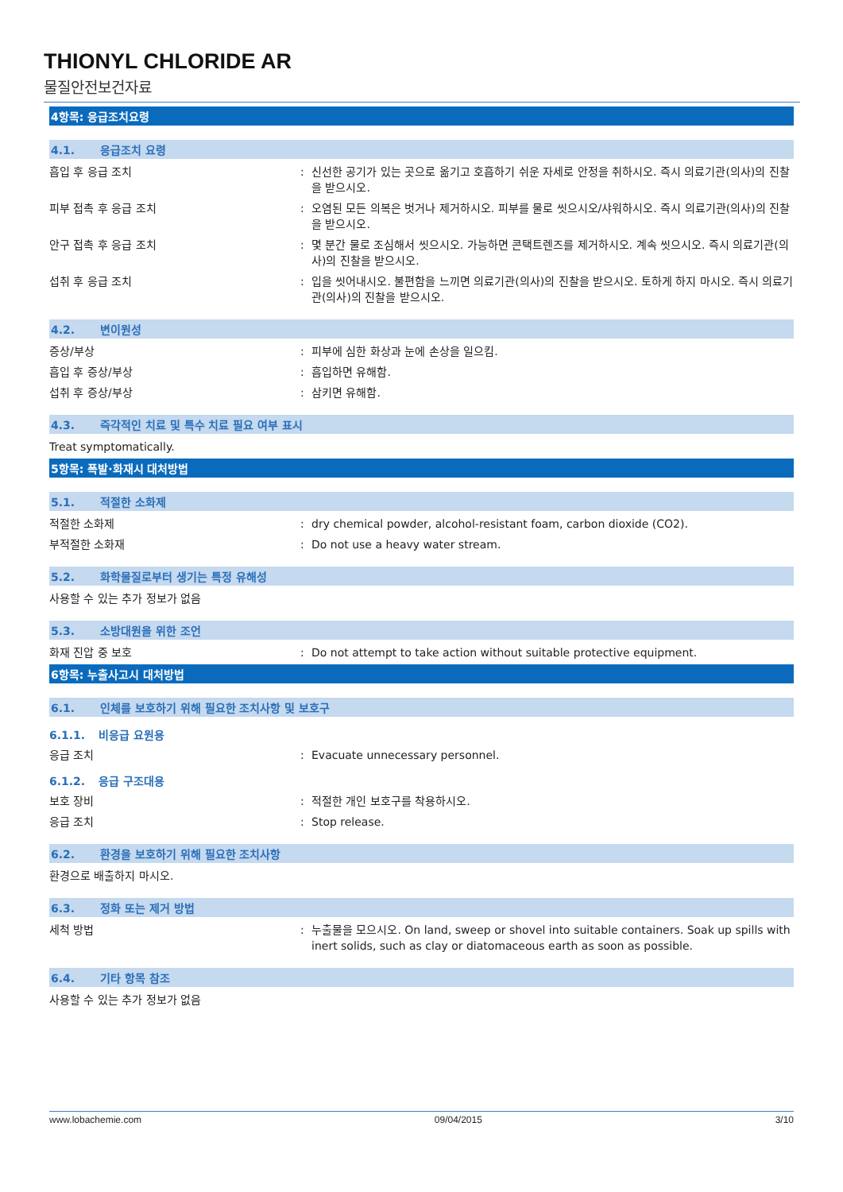THIONYL CHLORIDE AR
물질안전보건자료
4항목: 응급조치요령
4.1. 응급조치 요령
흡입 후 응급 조치 : 신선한 공기가 있는 곳으로 옮기고 호흡하기 쉬운 자세로 안정을 취하시오. 즉시 의료기관(의사)의 진찰을 받으시오.
피부 접촉 후 응급 조치 : 오염된 모든 의복은 벗거나 제거하시오. 피부를 물로 씻으시오/샤워하시오. 즉시 의료기관(의사)의 진찰을 받으시오.
안구 접촉 후 응급 조치 : 몇 분간 물로 조심해서 씻으시오. 가능하면 콘택트렌즈를 제거하시오. 계속 씻으시오. 즉시 의료기관(의사)의 진찰을 받으시오.
섭취 후 응급 조치 : 입을 씻어내시오. 불편함을 느끼면 의료기관(의사)의 진찰을 받으시오. 토하게 하지 마시오. 즉시 의료기관(의사)의 진찰을 받으시오.
4.2. 변이원성
증상/부상 : 피부에 심한 화상과 눈에 손상을 일으킴.
흡입 후 증상/부상 : 흡입하면 유해함.
섭취 후 증상/부상 : 삼키면 유해함.
4.3. 즉각적인 치료 및 특수 치료 필요 여부 표시
Treat symptomatically.
5항목: 폭발·화재시 대처방법
5.1. 적절한 소화제
적절한 소화제 : dry chemical powder, alcohol-resistant foam, carbon dioxide (CO2).
부적절한 소화재 : Do not use a heavy water stream.
5.2. 화학물질로부터 생기는 특정 유해성
사용할 수 있는 추가 정보가 없음
5.3. 소방대원을 위한 조언
화재 진압 중 보호 : Do not attempt to take action without suitable protective equipment.
6항목: 누출사고시 대처방법
6.1. 인체를 보호하기 위해 필요한 조치사항 및 보호구
6.1.1. 비응급 요원용
응급 조치 : Evacuate unnecessary personnel.
6.1.2. 응급 구조대용
보호 장비 : 적절한 개인 보호구를 착용하시오.
응급 조치 : Stop release.
6.2. 환경을 보호하기 위해 필요한 조치사항
환경으로 배출하지 마시오.
6.3. 정화 또는 제거 방법
세척 방법 : 누출물을 모으시오. On land, sweep or shovel into suitable containers. Soak up spills with inert solids, such as clay or diatomaceous earth as soon as possible.
6.4. 기타 항목 참조
사용할 수 있는 추가 정보가 없음
www.lobachemie.com 09/04/2015 3/10